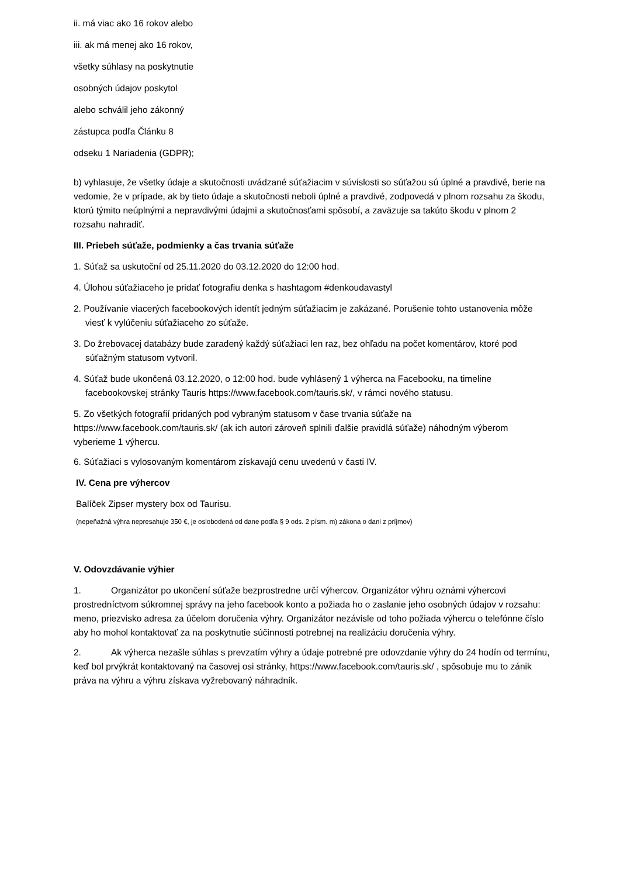ii. má viac ako 16 rokov alebo
iii. ak má menej ako 16 rokov,
všetky súhlasy na poskytnutie
osobných údajov poskytol
alebo schválil jeho zákonný
zástupca podľa Článku 8
odseku 1 Nariadenia (GDPR);
b) vyhlasuje, že všetky údaje a skutočnosti uvádzané súťažiacim v súvislosti so súťažou sú úplné a pravdivé, berie na vedomie, že v prípade, ak by tieto údaje a skutočnosti neboli úplné a pravdivé, zodpovedá v plnom rozsahu za škodu, ktorú týmito neúplnými a nepravdivými údajmi a skutočnosťami spôsobí, a zaväzuje sa takúto škodu v plnom 2 rozsahu nahradiť.
III. Priebeh súťaže, podmienky a čas trvania súťaže
1. Súťaž sa uskutoční od 25.11.2020 do 03.12.2020 do 12:00 hod.
4. Úlohou súťažiaceho je pridať fotografiu denka s hashtagom #denkoudavastyl
2. Používanie viacerých facebookových identít jedným súťažiacim je zakázané. Porušenie tohto ustanovenia môže viesť k vylúčeniu súťažiaceho zo súťaže.
3. Do žrebovacej databázy bude zaradený každý súťažiaci len raz, bez ohľadu na počet komentárov, ktoré pod súťažným statusom vytvoril.
4. Súťaž bude ukončená 03.12.2020, o 12:00 hod. bude vyhlásený 1 výherca na Facebooku, na timeline facebookovskej stránky Tauris https://www.facebook.com/tauris.sk/, v rámci nového statusu.
5. Zo všetkých fotografií pridaných pod vybraným statusom v čase trvania súťaže na https://www.facebook.com/tauris.sk/ (ak ich autori zároveň splnili ďalšie pravidlá súťaže) náhodným výberom vyberieme 1 výhercu.
6. Súťažiaci s vylosovaným komentárom získavajú cenu uvedenú v časti IV.
IV. Cena pre výhercov
Balíček Zipser mystery box od Taurisu.
(nepeňažná výhra nepresahuje 350 €, je oslobodená od dane podľa § 9 ods. 2 písm. m) zákona o dani z príjmov)
V. Odovzdávanie výhier
1. Organizátor po ukončení súťaže bezprostredne určí výhercov. Organizátor výhru oznámi výhercovi prostredníctvom súkromnej správy na jeho facebook konto a požiada ho o zaslanie jeho osobných údajov v rozsahu: meno, priezvisko adresa za účelom doručenia výhry. Organizátor nezávisle od toho požiada výhercu o telefónne číslo aby ho mohol kontaktovať za na poskytnutie súčinnosti potrebnej na realizáciu doručenia výhry.
2. Ak výherca nezašle súhlas s prevzatím výhry a údaje potrebné pre odovzdanie výhry do 24 hodín od termínu, keď bol prvýkrát kontaktovaný na časovej osi stránky, https://www.facebook.com/tauris.sk/ , spôsobuje mu to zánik práva na výhru a výhru získava vyžrebovaný náhradník.